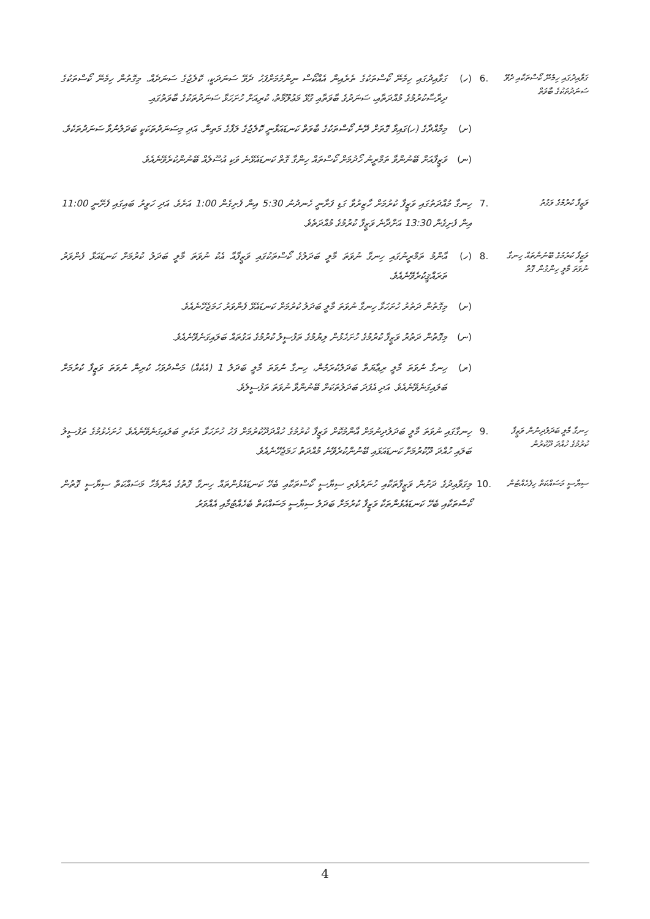ގަވާއިދުގައި ހިމެނޭ ކޯސްތަކާއި ދެވޭ ސަނަދުތަކުގެ ބާވަތް
.6
(ހ)
ގަވާއިދުގައި ހިމެނޭ ކޯސްތަކުގެ ތެރެއިން އެއްކޯސް ނިންމުމަށްފަހު ދެވޭ ސަނަދަކީ، ކޮލެޖުގެ ސަނަދެއް. މިގޮތުން ހިމެނޭ ކޯސްތަކުގެ ދިރާސާކުރުމުގެ މުއްދަތާއި، ސަނަދުގެ ބާވަތާއި ގުޅޭ މަޢުލޫމާތު، ކުރިއަށް ހުށަހަޅާ ސަނަދުތަކުގެ ބާވަތުގައި.
(ށ)
މިމާއްދާގެ (ހ)ގައިވާ ގޮތަށް ދޭނެ ކޯސްތަކުގެ ބާވަތް ކަނޑައަޅާނީ ކޮލެޖުގެ ލަފާގެ މަތިން. އަދި މިސަނަދުތަކަކީ ބަދަލުނުވާ ސަނަދުތަކެވެ.
(ނ)
ވަޒީފާއަށް ބޭނުންވާ ތަމްރީނު ހޯދުމަށް ކޯސްތައް ހިންގާ ގޮތް ކަނޑައެޅޭނެ ވަކި އުސޫލެއް ބޭނުންކުރެވޭނެއެވެ.
ވަޒީފާ ކުރުމުގެ ވަގުތު
.7
ހިނގާ މުއްދަތުގައި ވަޒީފާ ކުރުމަށް ހާޒިރުވާ ގަޑި ފަށާނީ ހެނދުނު 5:30 އިން ފެށިގެން 1:00 އަށެވެ. އަދި ހަވީރު ބައިގައި ފެށޭނީ 11:00 އިން ފެށިގެން 13:30 އަށްދާނެ ވަޒީފާ ކުރުމުގެ މުއްދަތެވެ.
ވަޒީފާ ކުރުމުގެ ބޭނުންތައް ހިނގާ ނުވަތަ މާލީ ހިންގުން ގޮތް
.8
(ހ)
އާންމު ތަމްރީނުގައި ހިނގާ ނުވަތަ މާލީ ބަދަލުގެ ކޯސްތަކުގައި ވަޒީފާއާ އެކު ނުވަތަ މާލީ ބަދަލު ކުރުމަށް ކަނޑައަޅާ ފެންވަރު ތަރައްޤީކުރެވޭނެއެވެ.
(ށ)
މިގޮތުން ދަތުރު ހުށަހަޅާ ހިނގާ ނުވަތަ މާލީ ބަދަލު ކުރުމަށް ކަނޑައެޅޭ ފެންވަރު ހަމަޖެހޭނެއެވެ.
(ނ)
މިގޮތުން ދަތުރު ވަޒީފާ ކުރުމުގެ ހުށަހެޅުން ލިޔުމުގެ ތަފުސީލު ކުރުމުގެ އަގުތައް ބަލައިގަނެވޭނެއެވެ.
(ރ)
ހިނގާ ނުވަތަ މާލީ ރިޢާޔަތް ބަދަލުކުރަމުން، ހިނގާ ނުވަތަ މާލީ ބަދަލު 1 (އެކެއް) މަސްދުވަހު ކުރިން ނުވަތަ ވަޒީފާ ކުރުމަށް ބަލައިގަނެވޭނެއެވެ. އަދި އެފަދަ ބަދަލުތަކަށް ބޭނުންވާ ނުވަތަ ތަފުސީލެވެ.
ހިނގާ މާލީ ބަދަލުދިނުން ވަޒީފާ ކުރުމުގެ ހުއްދަ ދޫކުރުން
.9
ހިނގާގައި ނުވަތަ މާލީ ބަދަލުދިނުމަށް އާންމުކޮށް ވަޒީފާ ކުރުމުގެ ހުއްދަދޫކުރުމަށް ފަހު ހުށަހަޅާ ތަކެތި ބަލައިގަނެވޭނެއެވެ. ހުށަހެޅުމުގެ ތަފުސީލު ބަލައި ހުއްދަ ދޫކުރުމަށް ކަނޑައަޅައި ބޭނުންކުރެވޭނެ މުއްދަތު ހަމަޖެހޭނެއެވެ.
ސިޔާސީ މަސައްކަތް ހިފެހެއްޓުން
.10
މިގަވާއިދުގެ ދަށުން ވަޒީފާތަކާއި ހުނަރުވެރި ސިޔާސީ ކޯސްތަކާއި ބެހޭ ކަނޑައެޅުންތައް ހިނގާ ގޮތުގެ އެންމެހާ މަސައްކަތް ސިޔާސީ ގޮތުން ކޯސްތަކާއި ބެހޭ ކަނޑައެޅުންތަކާ ވަޒީފާ ކުރުމަށް ބަދަލު ސިޔާސީ މަސައްކަތް ބެހެއްޓުމާއި އެއްވަރު
4